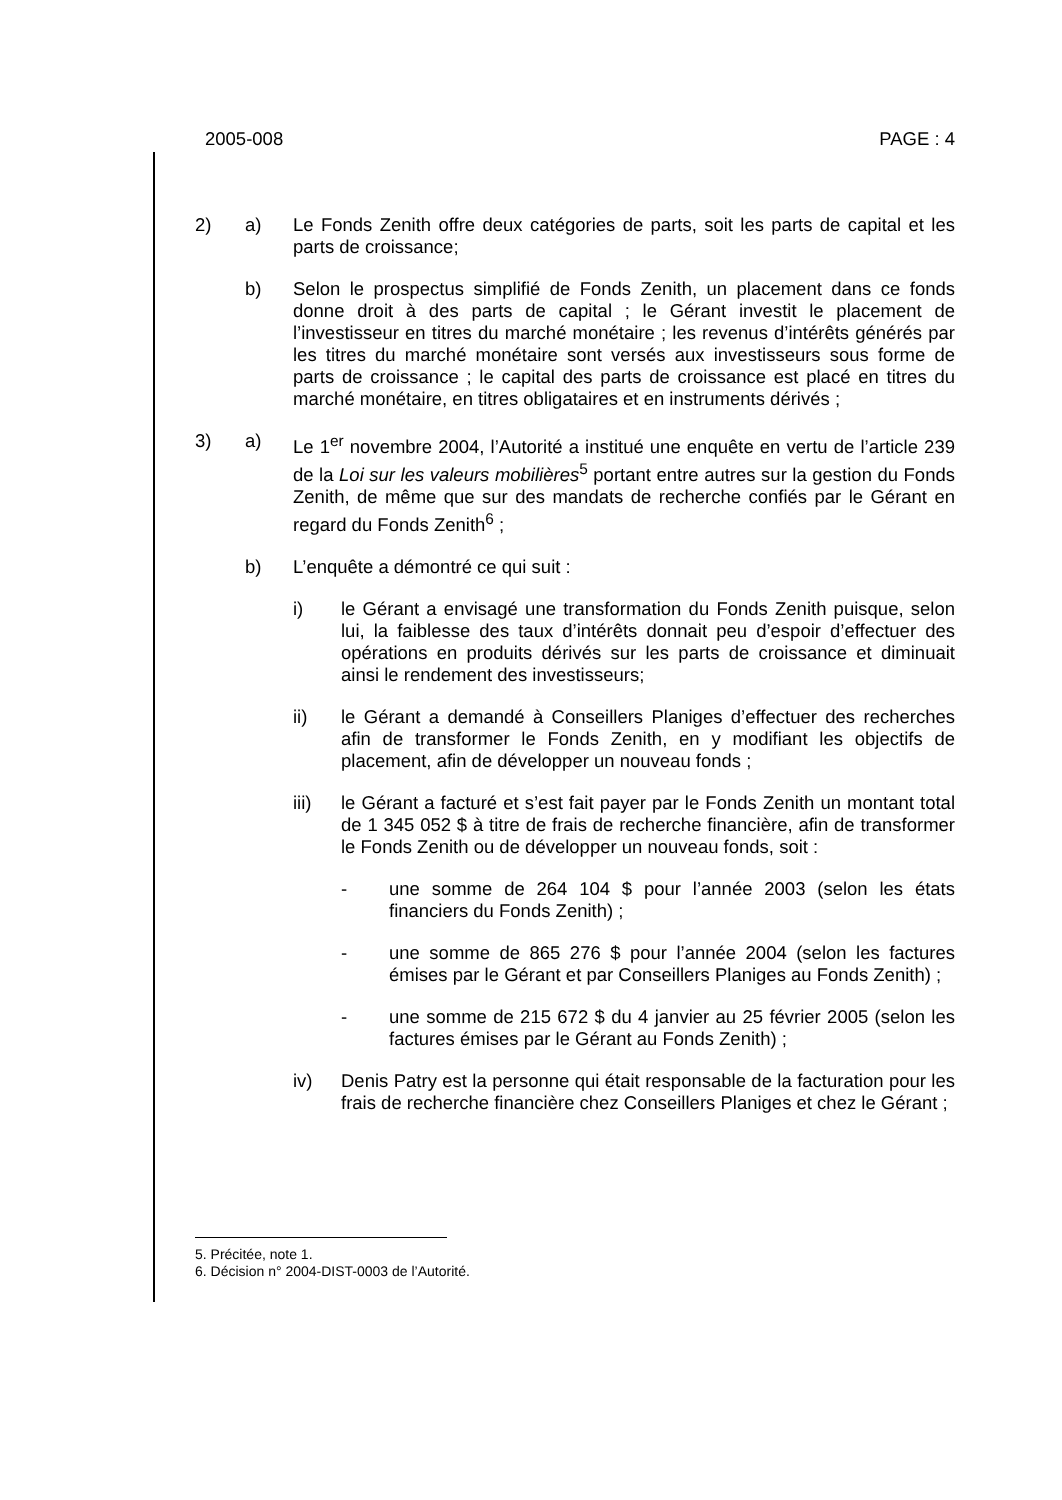2005-008 PAGE : 4
2) a) Le Fonds Zenith offre deux catégories de parts, soit les parts de capital et les parts de croissance;
b) Selon le prospectus simplifié de Fonds Zenith, un placement dans ce fonds donne droit à des parts de capital ; le Gérant investit le placement de l’investisseur en titres du marché monétaire ; les revenus d’intérêts générés par les titres du marché monétaire sont versés aux investisseurs sous forme de parts de croissance ; le capital des parts de croissance est placé en titres du marché monétaire, en titres obligataires et en instruments dérivés ;
3) a) Le 1<sup>er</sup> novembre 2004, l’Autorité a institué une enquête en vertu de l’article 239 de la Loi sur les valeurs mobilières<sup>5</sup> portant entre autres sur la gestion du Fonds Zenith, de même que sur des mandats de recherche confiés par le Gérant en regard du Fonds Zenith<sup>6</sup> ;
b) L’enquête a démontré ce qui suit :
i) le Gérant a envisagé une transformation du Fonds Zenith puisque, selon lui, la faiblesse des taux d’intérêts donnait peu d’espoir d’effectuer des opérations en produits dérivés sur les parts de croissance et diminuait ainsi le rendement des investisseurs;
ii) le Gérant a demandé à Conseillers Planiges d’effectuer des recherches afin de transformer le Fonds Zenith, en y modifiant les objectifs de placement, afin de développer un nouveau fonds ;
iii) le Gérant a facturé et s’est fait payer par le Fonds Zenith un montant total de 1 345 052 $ à titre de frais de recherche financière, afin de transformer le Fonds Zenith ou de développer un nouveau fonds, soit :
- une somme de 264 104 $ pour l’année 2003 (selon les états financiers du Fonds Zenith) ;
- une somme de 865 276 $ pour l’année 2004 (selon les factures émises par le Gérant et par Conseillers Planiges au Fonds Zenith) ;
- une somme de 215 672 $ du 4 janvier au 25 février 2005 (selon les factures émises par le Gérant au Fonds Zenith) ;
iv) Denis Patry est la personne qui était responsable de la facturation pour les frais de recherche financière chez Conseillers Planiges et chez le Gérant ;
5. Précitée, note 1.
6. Décision n° 2004-DIST-0003 de l’Autorité.